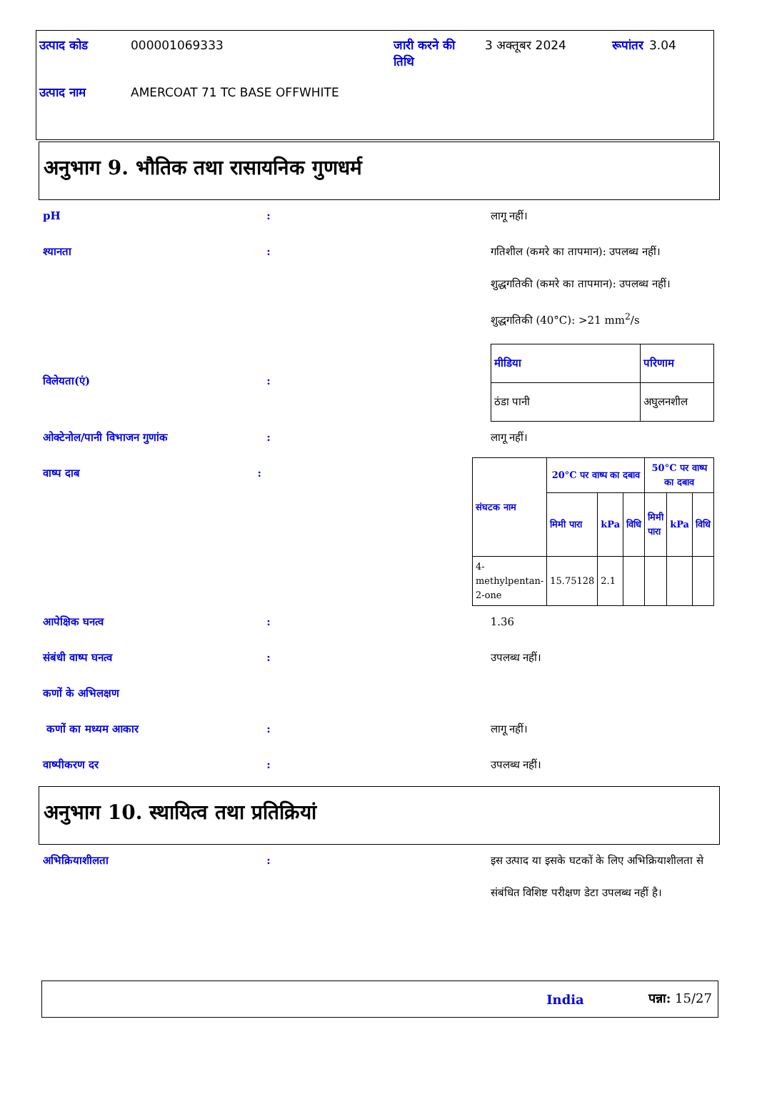| उत्पाद कोड | 000001069333 | जारी करने की तिथि | 3 अक्तूबर 2024 | रूपांतर | 3.04 |
| उत्पाद नाम | AMERCOAT 71 TC BASE OFFWHITE | | | | |
अनुभाग 9. भौतिक तथा रासायनिक गुणधर्म
pH : लागू नहीं।
श्यानता : गतिशील (कमरे का तापमान): उपलब्ध नहीं।
शुद्धगतिकी (कमरे का तापमान): उपलब्ध नहीं।
शुद्धगतिकी (40°C): >21 mm<sup>2</sup>/s
विलेयता(एं) :
| मीडिया | परिणाम |
| --- | --- |
| ठंडा पानी | अघुलनशील |
ओक्टेनोल/पानी विभाजन गुणांक : लागू नहीं।
वाष्प दाब :
| संघटक नाम | 20°C पर वाष्प का दबाव | | | 50°C पर वाष्प का दबाव | | |
| --- | --- | --- | --- | --- | --- | --- |
| | मिमी पारा | kPa | विधि | मिमी पारा | kPa | विधि |
| 4-methylpentan-2-one | 15.75128 | 2.1 | | | | |
आपेक्षिक घनत्व : 1.36
संबंधी वाष्प घनत्व : उपलब्ध नहीं।
कणों के अभिलक्षण
कणों का मध्यम आकार : लागू नहीं।
वाष्पीकरण दर : उपलब्ध नहीं।
अनुभाग 10. स्थायित्व तथा प्रतिक्रियां
अभिक्रियाशीलता : इस उत्पाद या इसके घटकों के लिए अभिक्रियाशीलता से संबंधित विशिष्ट परीक्षण डेटा उपलब्ध नहीं है।
India पन्ना: 15/27